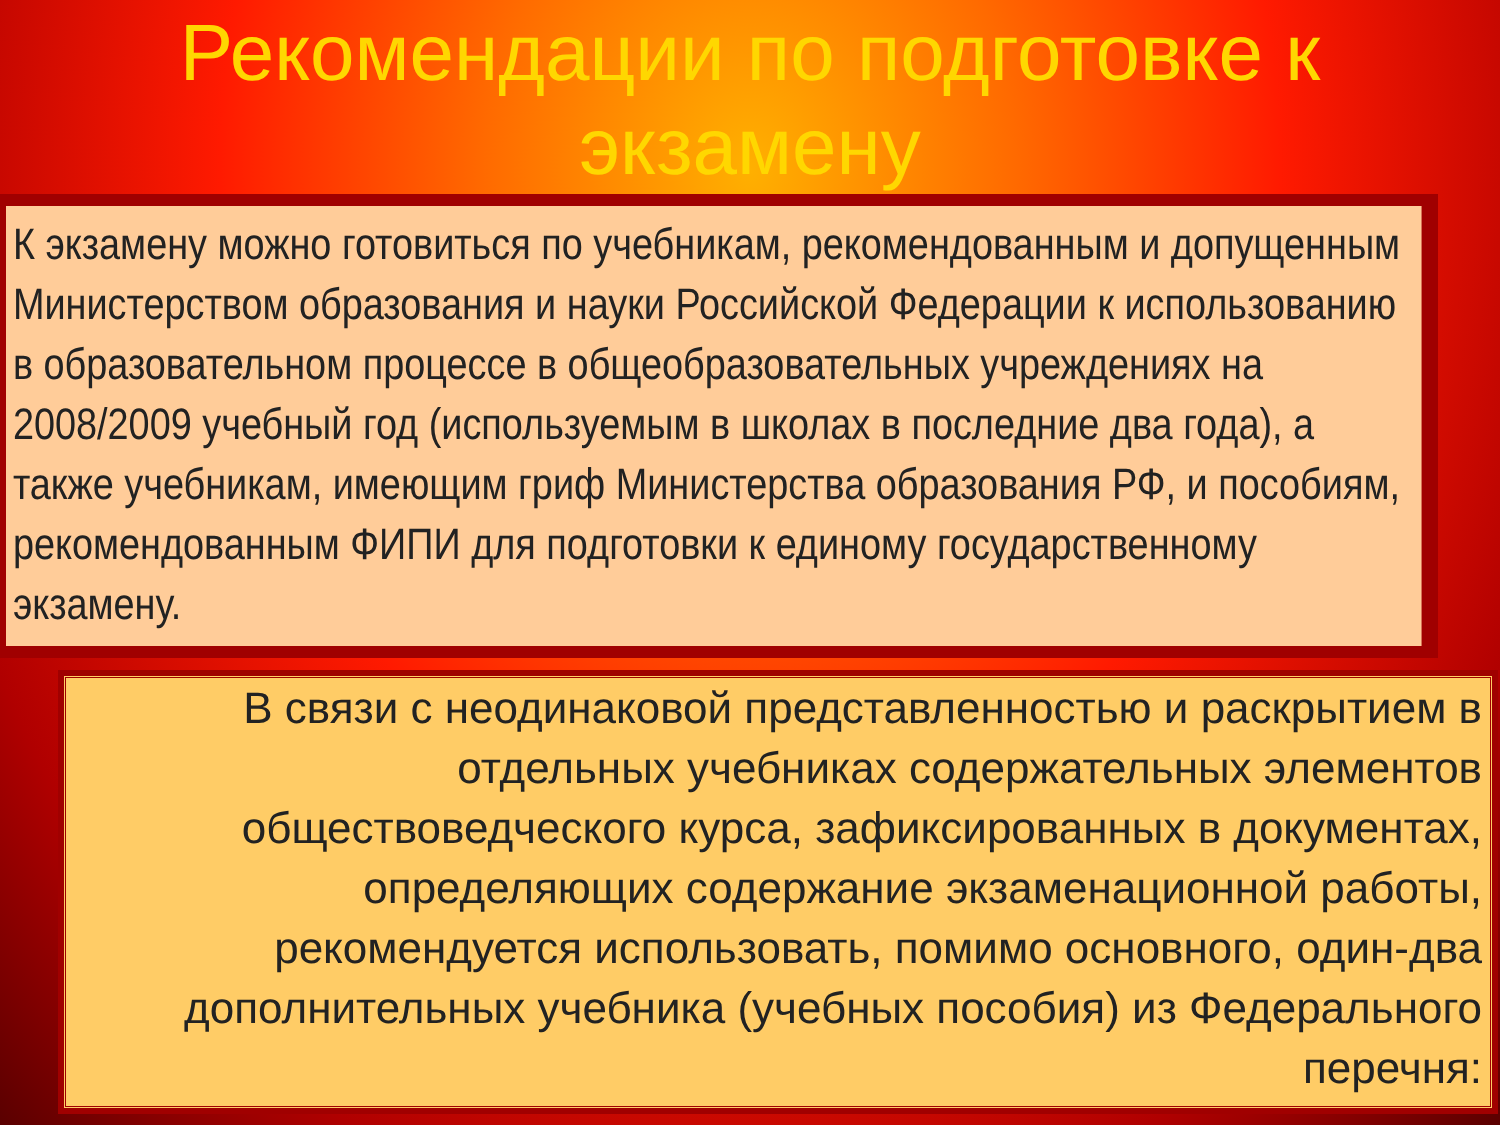Рекомендации по подготовке к экзамену
К экзамену можно готовиться по учебникам, рекомендованным и допущенным Министерством образования и науки Российской Федерации к использованию в образовательном процессе в общеобразовательных учреждениях на 2008/2009 учебный год (используемым в школах в последние два года), а также учебникам, имеющим гриф Министерства образования РФ, и пособиям, рекомендованным ФИПИ для подготовки к единому государственному экзамену.
В связи с неодинаковой представленностью и раскрытием в отдельных учебниках содержательных элементов обществоведческого курса, зафиксированных в документах, определяющих содержание экзаменационной работы, рекомендуется использовать, помимо основного, один-два дополнительных учебника (учебных пособия) из Федерального перечня: